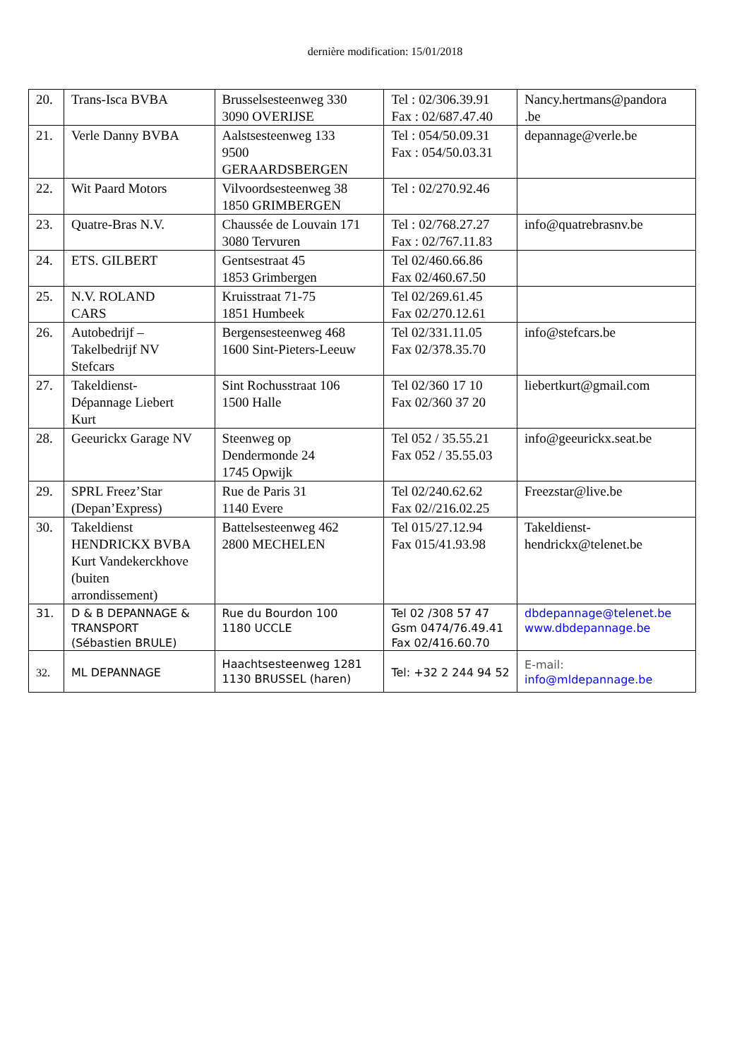dernière modification: 15/01/2018
| 20. | Trans-Isca BVBA | Brusselsesteenweg 330 3090 OVERIJSE | Tel : 02/306.39.91 Fax : 02/687.47.40 | Nancy.hertmans@pandora .be |
| 21. | Verle Danny BVBA | Aalstsesteenweg 133 9500 GERAARDSBERGEN | Tel : 054/50.09.31 Fax : 054/50.03.31 | depannage@verle.be |
| 22. | Wit Paard Motors | Vilvoordsesteenweg 38 1850 GRIMBERGEN | Tel : 02/270.92.46 | |
| 23. | Quatre-Bras N.V. | Chaussée de Louvain 171 3080 Tervuren | Tel : 02/768.27.27 Fax : 02/767.11.83 | info@quatrebrasnv.be |
| 24. | ETS. GILBERT | Gentsestraat 45 1853 Grimbergen | Tel 02/460.66.86 Fax 02/460.67.50 | |
| 25. | N.V. ROLAND CARS | Kruisstraat 71-75 1851 Humbeek | Tel 02/269.61.45 Fax 02/270.12.61 | |
| 26. | Autobedrijf – Takelbedrijf NV Stefcars | Bergensesteenweg 468 1600 Sint-Pieters-Leeuw | Tel 02/331.11.05 Fax 02/378.35.70 | info@stefcars.be |
| 27. | Takeldienst- Dépannage Liebert Kurt | Sint Rochusstraat 106 1500 Halle | Tel 02/360 17 10 Fax 02/360 37 20 | liebertkurt@gmail.com |
| 28. | Geeurickx Garage NV | Steenweg op Dendermonde 24 1745 Opwijk | Tel 052 / 35.55.21 Fax 052 / 35.55.03 | info@geeurickx.seat.be |
| 29. | SPRL Freez’Star (Depan’Express) | Rue de Paris 31 1140 Evere | Tel 02/240.62.62 Fax 02//216.02.25 | Freezstar@live.be |
| 30. | Takeldienst HENDRICKX BVBA Kurt Vandekerckhove (buiten arrondissement) | Battelsesteenweg 462 2800 MECHELEN | Tel 015/27.12.94 Fax 015/41.93.98 | Takeldienst- hendrickx@telenet.be |
| 31. | D & B DEPANNAGE & TRANSPORT (Sébastien BRULE) | Rue du Bourdon 100 1180 UCCLE | Tel 02 /308 57 47 Gsm 0474/76.49.41 Fax 02/416.60.70 | dbdepannage@telenet.be www.dbdepannage.be |
| 32. | ML DEPANNAGE | Haachtsesteenweg 1281 1130 BRUSSEL (haren) | Tel: +32 2 244 94 52 | E-mail: info@mldepannage.be |